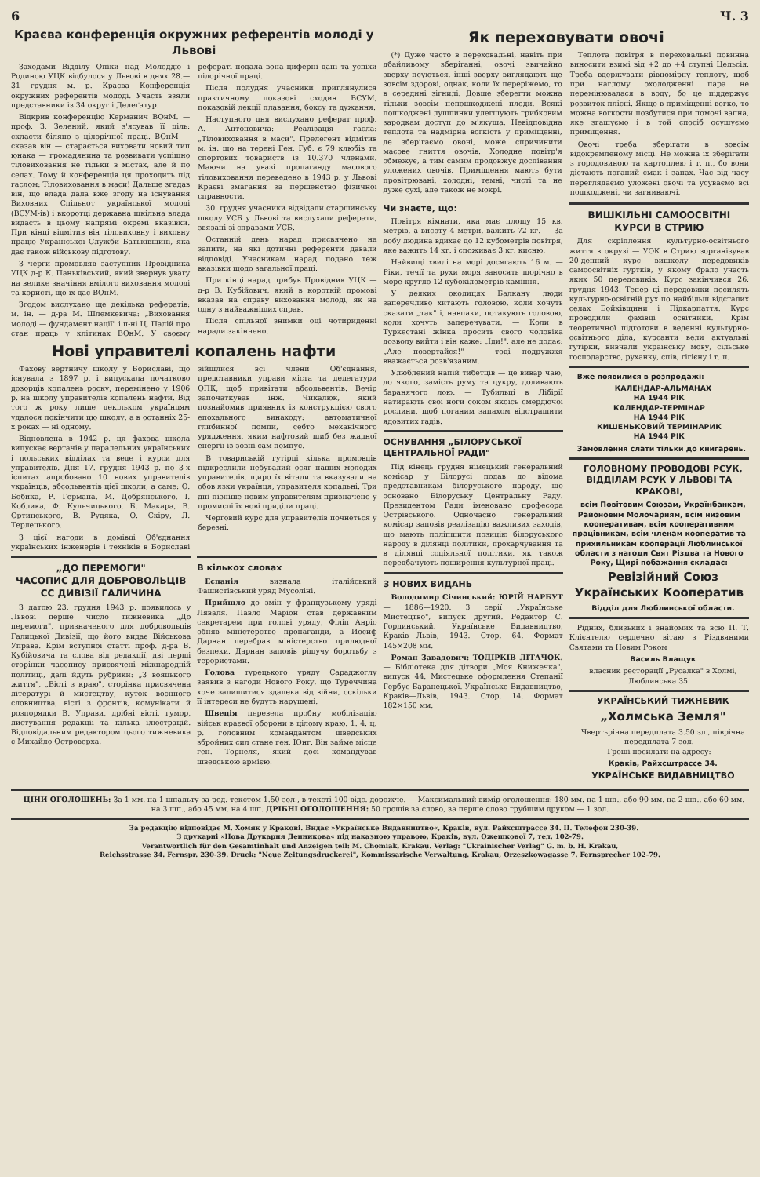6 Ч. 3
Краєва конференція окружних референтів молоді у Львові
Заходами Відділу Опіки над Молоддю і Родиною УЦК відбулося у Львові в днях 28.—31 грудня м. р. Краєва Конференція окружних референтів молоді. Участь взяли представники із 34 округ і Делеґатур.
Відкрив конференцію Керманич ВОнМ. — проф. З. Зелений, який з'ясував її ціль: скласти біляно з цілорічної праці. ВОнМ — сказав він — старається виховати новий тип юнака — громадянина та розвивати успішно тіловиховання не тільки в містах, але й по селах. Тому й конференція ця проходить під гаслом: Тіловиховання в маси! Дальше згадав він, що влада дала вже згоду на існування Виховних Спільнот української молоді (ВСУМ-ів) і вкоротці державна шкільна влада видасть в цьому напрямі окремі вказівки. При кінці відмітив він тіловиховну і виховну працю Української Служби Батьківщині, яка дає також військову підготову.
З черги промовляв заступник Провідника УЦК д-р К. Паньківський, який звернув увагу на велике значіння вмілого виховання молоді та користі, що їх дає ВОнМ.
Згодом вислухано ще декілька рефератів: м. ін. — д-ра М. Шлемкевича: „Виховання молоді — фундамент нації" і п-ні Ц. Палій про стан праць у клітинах ВОнМ. У своєму рефераті подала вона циферні дані та успіхи цілорічної праці.
Після полудня учасники приглянулися практичному показові сходин ВСУМ, показовій лекції плавання, боксу та дужання.
Наступного дня вислухано реферат проф. А. Антоновича: Реалізація гасла: „Тіловиховання в маси". Прелегент відмітив м. ін. що на терені Ген. Губ. є 79 клюбів та спортових товариств із 10.370 членами. Маючи на увазі пропаганду масового тіловиховання переведено в 1943 р. у Львові Краєві змагання за першенство фізичної справности.
30. грудня учасники відвідали старшинську школу УСБ у Львові та вислухали реферати, звязані зі справами УСБ.
Останній день нарад присвячено на запити, на які дотичні референти давали відповіді. Учасникам нарад подано теж вказівки щодо загальної праці.
При кінці нарад прибув Провідник УЦК — д-р В. Кубійович, який в короткій промові вказав на справу виховання молоді, як на одну з найважніших справ.
Після спільної знимки оці чотириденні наради закінчено.
Нові управителі копалень нафти
Фахову вертничу школу у Бориславі, що існувала з 1897 р. і випускала початково дозорців копалень роску, перемінено у 1906 р. на школу управителів копалень нафти. Від того ж року лише декільком українцям удалося покінчити цю школу, а в останніх 25-х роках — ні одному.
Відновлена в 1942 р. ця фахова школа випускає вертачів у паралельних українських і польських відділах та веде і курси для управителів. Дня 17. грудня 1943 р. по 3-х іспитах апробовано 10 нових управителів українців, абсольвентів цієї школи, а саме: О. Бобика, Р. Германа, М. Добрянського, І. Коблика, Ф. Кульчицького, Б. Макара, В. Ортинського, В. Рудяка, О. Скіру, Л. Терлецького.
З цієї нагоди в домівці Об'єднання українських інженерів і техніків в Бориславі зійшлися всі члени Об'єднання, представники управи міста та делегатури ОПК, щоб привітати абсольвентів. Вечір започаткував інж. Чикалюк, який познайомив приявних із конструкцією свого епохального винаходу: автоматичної глибинної помпи, себто механічного урядження, яким нафтовий шиб без жадної енергії із-зовні сам помпує.
В товариській гутірці кілька промовців підкреслили небувалий осяг наших молодих управителів, щиро їх вітали та вказували на обов'язки українця, управителя копальні. Три дні пізніше новим управителям призначено у промислі їх нові приділи праці.
Черговий курс для управителів почнеться у березні.
„ДО ПЕРЕМОГИ"
ЧАСОПИС ДЛЯ ДОБРОВОЛЬЦІВ СС ДИВІЗІЇ ГАЛИЧИНА
З датою 23. грудня 1943 р. появилось у Львові перше число тижневика „До перемоги", призначеного для добровольців Галицької Дивізії, що його видає Військова Управа. Крім вступної статті проф. д-ра В. Кубійовича та слова від редакції, дві перші сторінки часопису присвячені міжнародній політиці, далі йдуть рубрики: „З вояцького життя", „Вісті з краю", сторінка присвячена літературі й мистецтву, куток воєнного словництва, вісті з фронтів, комунікати й розпорядки В. Управи, дрібні вісті, гумор, листування редакції та кілька ілюстрацій. Відповідальним редактором цього тижневика є Михайло Островерха.
В кількох словах
Еспанія визнала італійський Фашистівський уряд Мусоліні.
Прийшло до змін у французькому уряді Лявaля. Павло Маріон став державним секретарем при голові уряду, Філіп Анріо обняв міністерство пропаганди, а Иосиф Дарнан перебрав міністерство прилюдної безпеки. Дарнан заповів рішучу боротьбу з терористами.
Голова турецького уряду Сараджоглу заявив з нагоди Нового Року, що Туреччина хоче залишитися здалека від війни, оскільки її інтереси не будуть нарушені.
Швеція перевела пробну мобілізацію військ краєвої оборони в цілому краю. 1. 4. ц. р. головним командантом шведських збройних сил стане ген. Юнг. Він займе місце ген. Торнеля, який досі командував шведською армією.
Як переховувати овочі
(*) Дуже часто в переховальні, навіть при дбайливому зберіганні, овочі звичайно зверху псуються, інші зверху виглядають ще зовсім здорові, однак, коли їх переріжемо, то в середині зігнилі. Довше зберегти можна тільки зовсім непошкоджені плоди. Всякі пошкоджені лушпинки улегшують грибковим зародкам доступ до м'якуша. Невідповідна теплота та надмірна вогкість у приміщенні, де зберігаємо овочі, може спричинити масове гниття овочів. Холодне повітр'я обмежує, а тим самим продовжує доспівання уложених овочів. Приміщення мають бути провітрювані, холодні, темні, чисті та не дуже сухі, але також не мокрі.
Теплота повітря в переховальні повинна виносити взимі від +2 до +4 ступні Цельсія. Треба вдержувати рівномірну теплоту, щоб при наглому охолодженні пара не перемінювалася в воду, бо це піддержує розвиток плісні. Якщо в приміщенні вогко, то можна вогкости позбутися при помочі вапна, яке згашуємо і в той спосіб осушуємо приміщення.
Овочі треба зберігати в зовсім відокремленому місці. Не можна їх зберігати з городовиною та картоплею і т. п., бо вони дістають поганий смак і запах. Час від часу переглядаємо уложені овочі та усуваємо всі пошкоджені, чи загниваючі.
Чи знаєте, що:
Повітря кімнати, яка має площу 15 кв. метрів, а висоту 4 метри, важить 72 кг. — За добу людина вдихає до 12 кубометрів повітря, яке важить 14 кг. і споживає 3 кг. кисню.
Найвищі хвилі на морі досягають 16 м. — Ріки, течії та рухи моря заносять щорічно в море кругло 12 кубокілометрів каміння.
У деяких околицях Балкану люди заперечливо хитають головою, коли хочуть сказати „так" і, навпаки, потакують головою, коли хочуть заперечувати. — Коли в Туркестані жінка просить свого чоловіка дозволу вийти і він каже: „Іди!", але не додає: „Але повертайся!" — тоді подружжя вважається розв'язаним.
Улюблений напій тибетців — це вивар чаю, до якого, замість руму та цукру, доливають баранячого лою. — Тубильці в Лібірії натирають свої ноги соком якоїсь смердючої рослини, щоб поганим запахом відстрашити ядовитих гадів.
ОСНУВАННЯ „БІЛОРУСЬКОЇ ЦЕНТРАЛЬНОЇ РАДИ"
Під кінець грудня німецький генеральний комісар у Білорусі подав до відома представникам білоруського народу, що основано Білоруську Центральну Раду. Президентом Ради іменовано професора Острівського. Одночасно генеральний комісар заповів реалізацію важливих заходів, що мають поліпшити позицію білоруського народу в ділянці політики, прохарчування та в ділянці соціяльної політики, як також передбачують поширення культурної праці.
З НОВИХ ВИДАНЬ
Володимир Січинський: ЮРІЙ НАРБУТ — 1886—1920. З серії „Українське Мистецтво", випуск другий. Редактор С. Гординський. Українське Видавництво, Краків—Львів, 1943. Стор. 64. Формат 145×208 мм.
Роман Завадович: ТОДІРКІВ ЛІТАЧОК. — Бібліотека для дітвори „Моя Книжечка", випуск 44. Мистецьке оформлення Степанії Гербус-Баранецької. Українське Видавництво, Краків—Львів, 1943. Стор. 14. Формат 182×150 мм.
ВИШКІЛЬНІ САМООСВІТНІ КУРСИ В СТРИЮ
Для скріплення культурно-освітнього життя в окрузі — УОК в Стрию зорганізував 20-денний курс вишколу передовиків самоосвітніх гуртків, у якому брало участь яких 50 передовиків. Курс закінчився 26. грудня 1943. Тепер ці передовики посилять культурно-освітній рух по найбільш відсталих селах Бойківщини і Підкарпаття. Курс проводили фахівці освітники. Крім теоретичної підготови в веденні культурно-освітнього діла, курсанти вели актуальні гутірки, вивчали українську мову, сільське господарство, руханку, спів, гігієну і т. п.
Вже появилися в розпродажі:
КАЛЕНДАР-АЛЬМАНАХ
НА 1944 РІК
КАЛЕНДАР-ТЕРМІНАР
НА 1944 РІК
КИШЕНЬКОВИЙ ТЕРМІНАРИК
НА 1944 РІК
Замовлення слати тільки до книгарень.
ГОЛОВНОМУ ПРОВОДОВІ РСУК, ВІДДІЛАМ РСУК У ЛЬВОВІ ТА КРАКОВІ,
всім Повітовим Союзам, Українбанкам, Районовим Молочарням, всім низовим кооперативам, всім кооперативним працівникам, всім членам кооператив та прихильникам кооперації Люблинської области з нагоди Свят Різдва та Нового Року, Щирі побажання складає:
Ревізійний Союз Українських Кооператив
Відділ для Люблинської области.
Рідних, близьких і знайомих та всю П. Т. Клієнтелю сердечно вітаю з Різдвяними Святами та Новим Роком
Василь Влащук
власник ресторації „Русалка" в Холмі, Люблинська 35.
УКРАЇНСЬКИЙ ТИЖНЕВИК
„Холмська Земля"
Чвертьрічна передплата 3.50 зл., піврічна передплата 7 зол.
Гроші посилати на адресу:
Краків, Райхсштрассе 34.
УКРАЇНСЬКЕ ВИДАВНИЦТВО
ЦІНИ ОГОЛОШЕНЬ: За 1 мм. на 1 шпальту за ред. текстом 1.50 зол., в тексті 100 відс. дорожче. — Максимальний вимір оголошення: 180 мм. на 1 шп., або 90 мм. на 2 шп., або 60 мм. на 3 шп., або 45 мм. на 4 шп. ДРІБНІ ОГОЛОШЕННЯ: 50 грошів за слово, за перше слово грубшим друком — 1 зол.
За редакцію відповідає М. Хомяк у Кракові. Видає »Українське Видавництво«, Краків, вул. Райхсштрассе 34. II. Телефон 230-39.
З друкарні »Нова Друкарня Денникова« під наказною управою, Краків, вул. Ожешкової 7, тел. 102-79.
Verantwortlich für den Gesamtinhalt und Anzeigen teil: M. Chomiak, Krakau. Verlag: "Ukrainischer Verlag" G. m. b. H. Krakau,
Reichsstrasse 34. Fernspr. 230-39. Druck: "Neue Zeitungsdruckerei", Kommissarische Verwaltung. Krakau, Orzeszkowagasse 7. Fernsprecher 102-79.